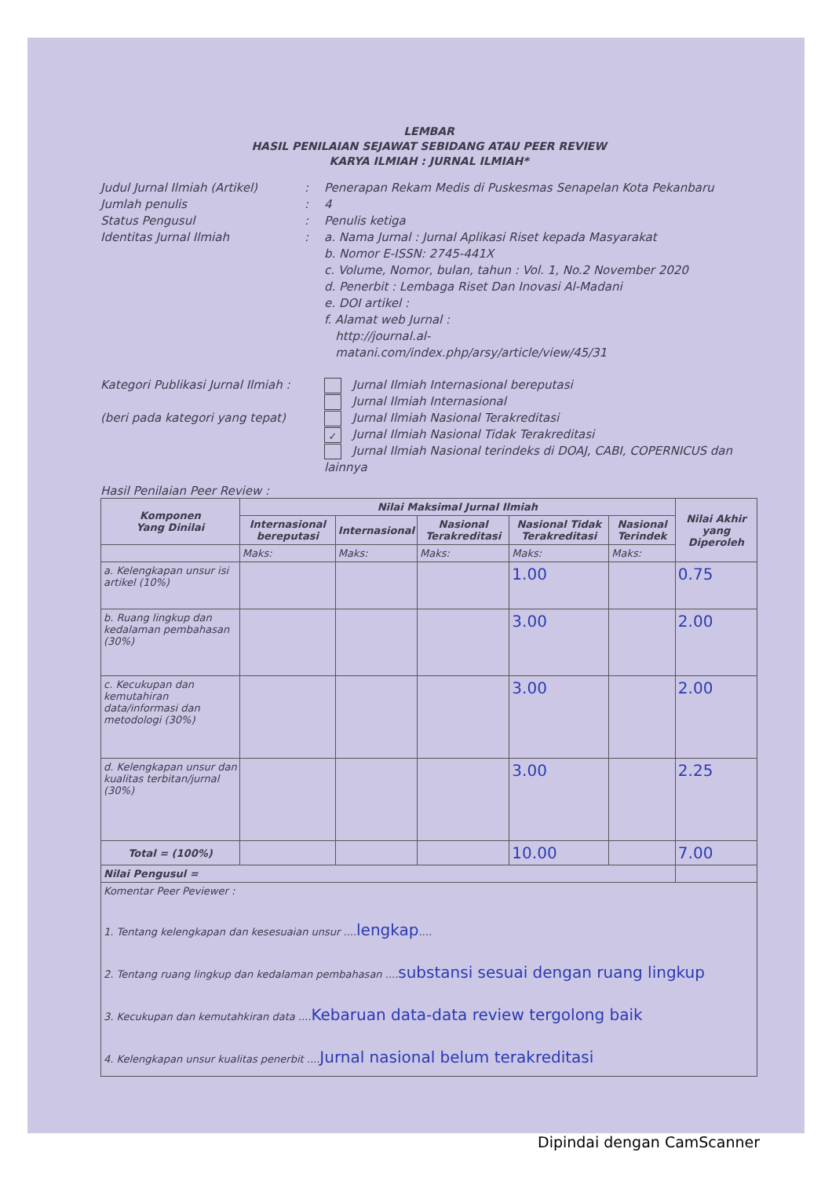LEMBAR
HASIL PENILAIAN SEJAWAT SEBIDANG ATAU PEER REVIEW
KARYA ILMIAH : JURNAL ILMIAH*
Judul Jurnal Ilmiah (Artikel)
:
Penerapan Rekam Medis di Puskesmas Senapelan Kota Pekanbaru
Jumlah penulis
:
4
Status Pengusul
:
Penulis ketiga
Identitas Jurnal Ilmiah
:
a. Nama Jurnal : Jurnal Aplikasi Riset kepada Masyarakat
b. Nomor E-ISSN: 2745-441X
c. Volume, Nomor, bulan, tahun : Vol. 1, No.2 November 2020
d. Penerbit : Lembaga Riset Dan Inovasi Al-Madani
e. DOI artikel :
f. Alamat web Jurnal :
http://journal.al-
matani.com/index.php/arsy/article/view/45/31
Kategori Publikasi Jurnal Ilmiah :
(beri pada kategori yang tepat)
Jurnal Ilmiah Internasional bereputasi
Jurnal Ilmiah Internasional
Jurnal Ilmiah Nasional Terakreditasi
✓ Jurnal Ilmiah Nasional Tidak Terakreditasi
Jurnal Ilmiah Nasional terindeks di DOAJ, CABI, COPERNICUS dan lainnya
Hasil Penilaian Peer Review :
| Komponen Yang Dinilai | Nilai Maksimal Jurnal Ilmiah | | | | | Nilai Akhir yang Diperoleh |
| --- | --- | --- | --- | --- | --- | --- |
| | Internasional bereputasi | Internasional | Nasional Terakreditasi | Nasional Tidak Terakreditasi | Nasional Terindek | |
| | Maks: | Maks: | Maks: | Maks: | Maks: | |
| a. Kelengkapan unsur isi artikel (10%) | | | | 1.00 | | 0.75 |
| b. Ruang lingkup dan kedalaman pembahasan (30%) | | | | 3.00 | | 2.00 |
| c. Kecukupan dan kemutahiran data/informasi dan metodologi (30%) | | | | 3.00 | | 2.00 |
| d. Kelengkapan unsur dan kualitas terbitan/jurnal (30%) | | | | 3.00 | | 2.25 |
| Total = (100%) | | | | 10.00 | | 7.00 |
| Nilai Pengusul = | | | | | | |
| Komentar Peer Peviewer : 1. Tentang kelengkapan dan kesesuaian unsur .... lengkap .... 2. Tentang ruang lingkup dan kedalaman pembahasan .... substansi sesuai dengan ruang lingkup 3. Kecukupan dan kemutahkiran data .... Kebaruan data-data review tergolong baik 4. Kelengkapan unsur kualitas penerbit .... Jurnal nasional belum terakreditasi | | | | | | |
Dipindai dengan CamScanner